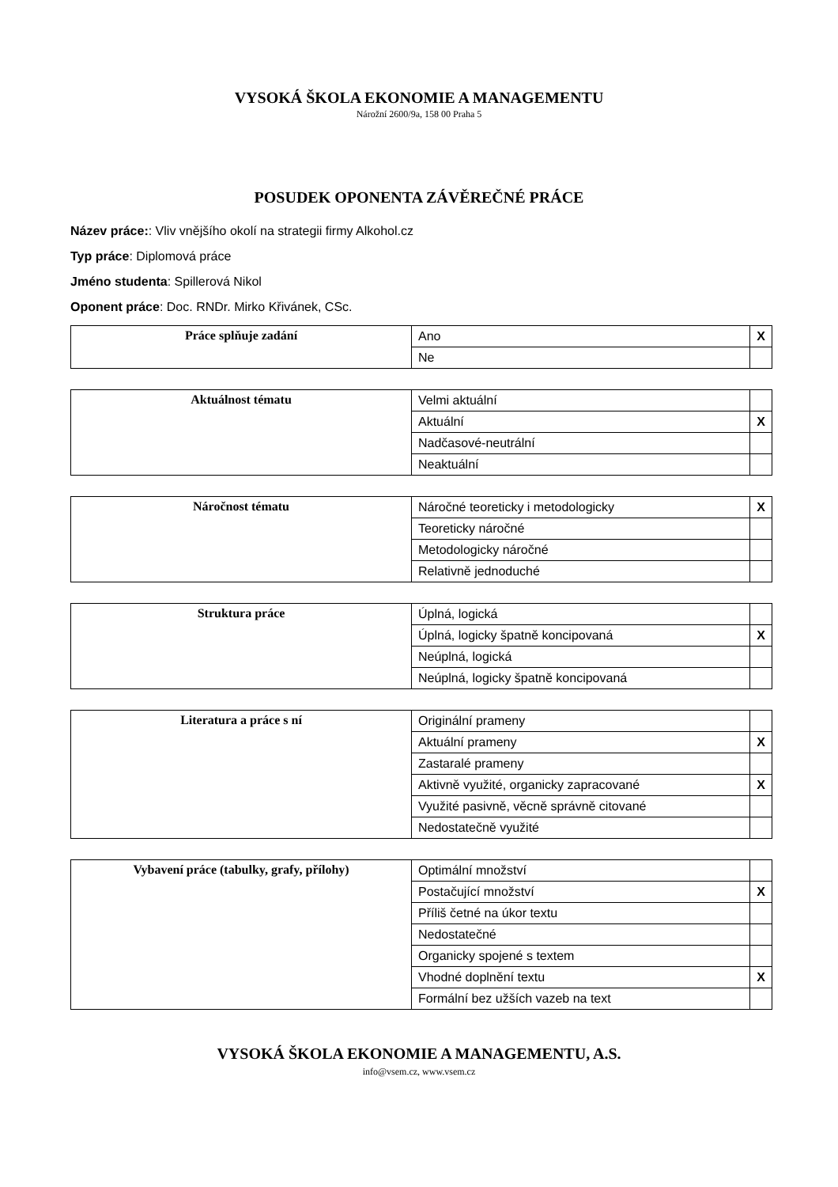VYSOKÁ ŠKOLA EKONOMIE A MANAGEMENTU
Nárožní 2600/9a, 158 00 Praha 5
POSUDEK OPONENTA ZÁVĚREČNÉ PRÁCE
Název práce:: Vliv vnějšího okolí na strategii firmy Alkohol.cz
Typ práce: Diplomová práce
Jméno studenta: Spillerová Nikol
Oponent práce: Doc. RNDr. Mirko Křivánek, CSc.
| Práce splňuje zadání | Ano | X |
| | Ne | |
| Aktuálnost tématu | Velmi aktuální | |
| | Aktuální | X |
| | Nadčasové-neutrální | |
| | Neaktuální | |
| Náročnost tématu | Náročné teoreticky i metodologicky | X |
| | Teoreticky náročné | |
| | Metodologicky náročné | |
| | Relativně jednoduché | |
| Struktura práce | Úplná, logická | |
| | Úplná, logicky špatně koncipovaná | X |
| | Neúplná, logická | |
| | Neúplná, logicky špatně koncipovaná | |
| Literatura a práce s ní | Originální prameny | |
| | Aktuální prameny | X |
| | Zastaralé prameny | |
| | Aktivně využité, organicky zapracované | X |
| | Využité pasivně, věcně správně citované | |
| | Nedostatečně využité | |
| Vybavení práce (tabulky, grafy, přílohy) | Optimální množství | |
| | Postačující množství | X |
| | Příliš četné na úkor textu | |
| | Nedostatečné | |
| | Organicky spojené s textem | |
| | Vhodné doplnění textu | X |
| | Formální bez užších vazeb na text | |
VYSOKÁ ŠKOLA EKONOMIE A MANAGEMENTU, A.S.
info@vsem.cz, www.vsem.cz